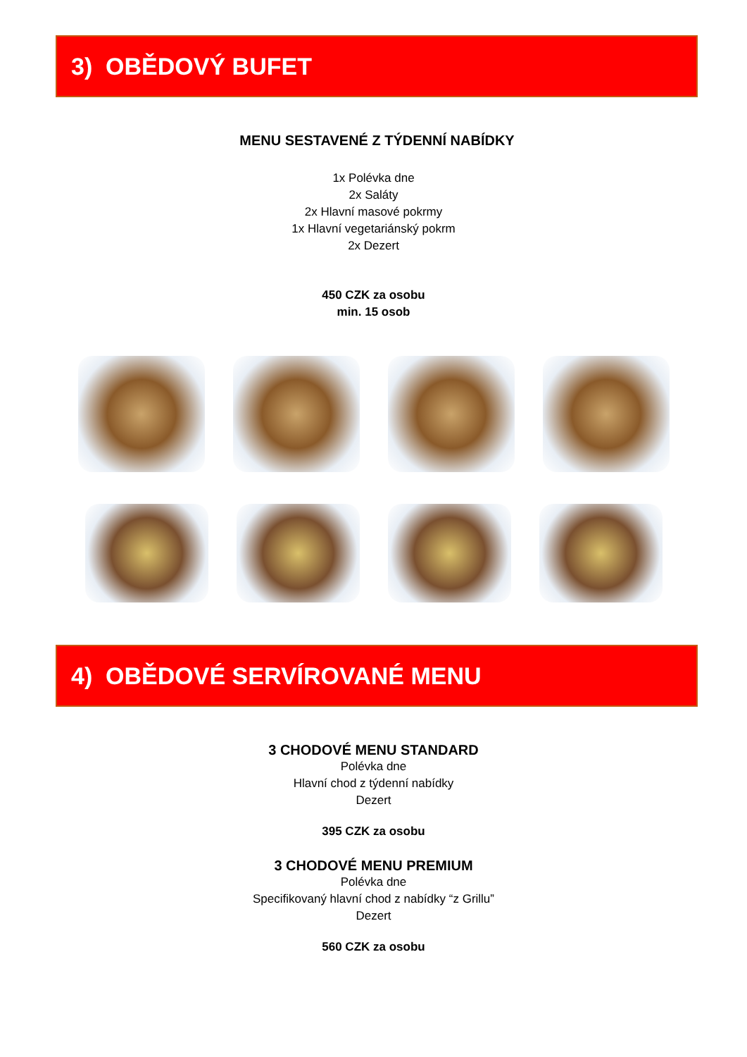3) OBĚDOVÝ BUFET
MENU SESTAVENÉ Z TÝDENNÍ NABÍDKY
1x Polévka dne
2x Saláty
2x Hlavní masové pokrmy
1x Hlavní vegetariánský pokrm
2x Dezert
450 CZK za osobu
min. 15 osob
4) OBĚDOVÉ SERVÍROVANÉ MENU
3 CHODOVÉ MENU STANDARD
Polévka dne
Hlavní chod z týdenní nabídky
Dezert
395 CZK za osobu
3 CHODOVÉ MENU PREMIUM
Polévka dne
Specifikovaný hlavní chod z nabídky “z Grillu”
Dezert
560 CZK za osobu